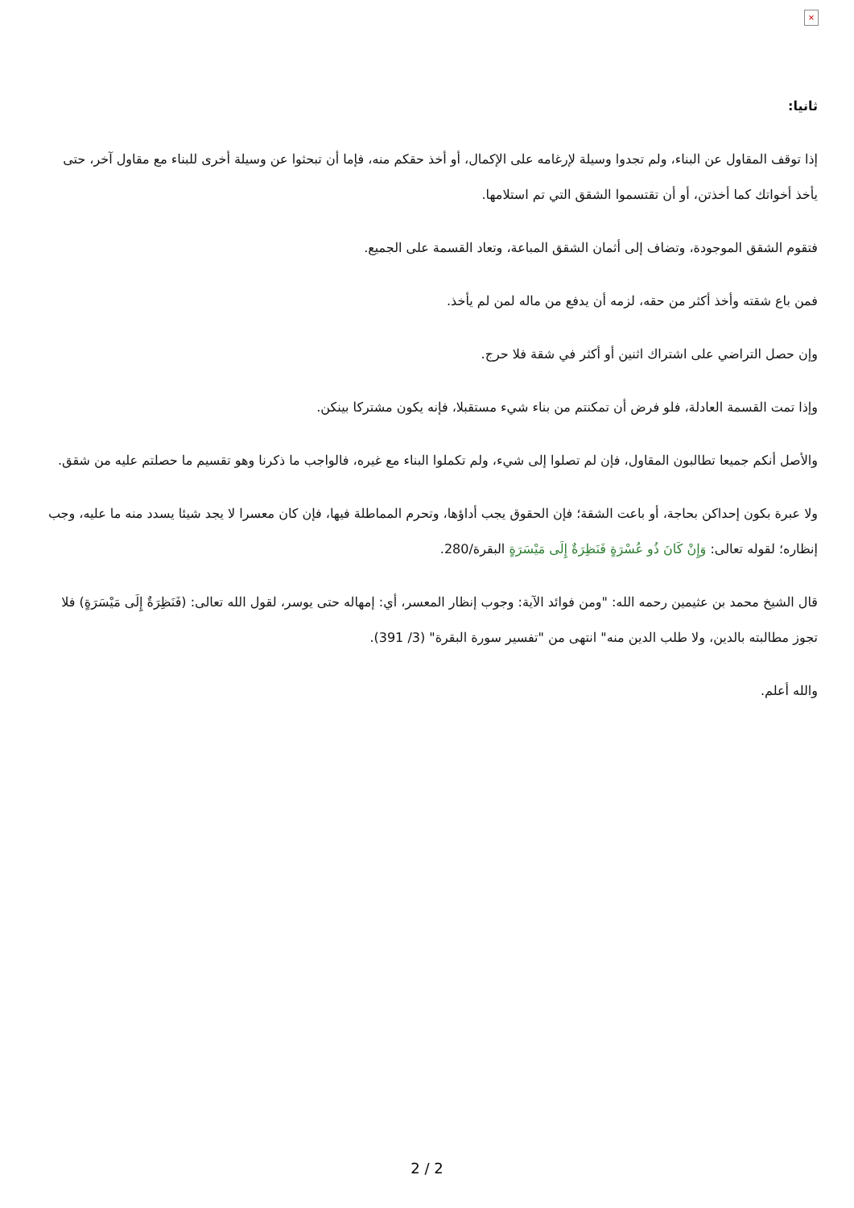×
ثانيا:
إذا توقف المقاول عن البناء، ولم تجدوا وسيلة لإرغامه على الإكمال، أو أخذ حقكم منه، فإما أن تبحثوا عن وسيلة أخرى للبناء مع مقاول آخر، حتى يأخذ أخواتك كما أخذتن، أو أن تقتسموا الشقق التي تم استلامها.
فتقوم الشقق الموجودة، وتضاف إلى أثمان الشقق المباعة، وتعاد القسمة على الجميع.
فمن باع شقته وأخذ أكثر من حقه، لزمه أن يدفع من ماله لمن لم يأخذ.
وإن حصل التراضي على اشتراك اثنين أو أكثر في شقة فلا حرج.
وإذا تمت القسمة العادلة، فلو فرض أن تمكنتم من بناء شيء مستقبلا، فإنه يكون مشتركا بينكن.
والأصل أنكم جميعا تطالبون المقاول، فإن لم تصلوا إلى شيء، ولم تكملوا البناء مع غيره، فالواجب ما ذكرنا وهو تقسيم ما حصلتم عليه من شقق.
ولا عبرة بكون إحداكن بحاجة، أو باعت الشقة؛ فإن الحقوق يجب أداؤها، وتحرم المماطلة فيها، فإن كان معسرا لا يجد شيئا يسدد منه ما عليه، وجب إنظاره؛ لقوله تعالى: وَإِنْ كَانَ ذُو عُسْرَةٍ فَنَظِرَةٌ إِلَى مَيْسَرَةٍ البقرة/280.
قال الشيخ محمد بن عثيمين رحمه الله: "ومن فوائد الآية: وجوب إنظار المعسر، أي: إمهاله حتى يوسر، لقول الله تعالى: (فَنَظِرَةٌ إِلَى مَيْسَرَةٍ) فلا تجوز مطالبته بالدين، ولا طلب الدين منه" انتهى من "تفسير سورة البقرة" (3/ 391).
والله أعلم.
2 / 2